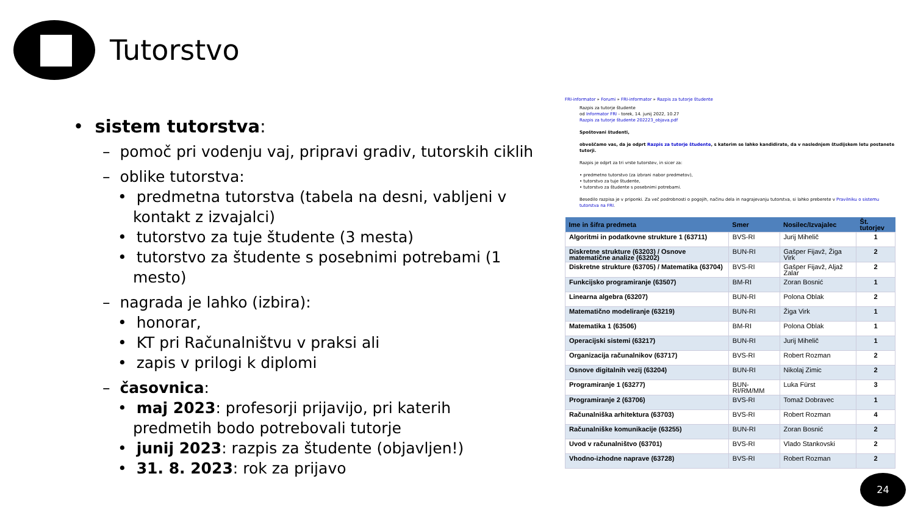Tutorstvo
• sistem tutorstva:
– pomoč pri vodenju vaj, pripravi gradiv, tutorskih ciklih
– oblike tutorstva:
• predmetna tutorstva (tabela na desni, vabljeni v kontakt z izvajalci)
• tutorstvo za tuje študente (3 mesta)
• tutorstvo za študente s posebnimi potrebami (1 mesto)
– nagrada je lahko (izbira):
• honorar,
• KT pri Računalništvu v praksi ali
• zapis v prilogi k diplomi
– časovnica:
• maj 2023: profesorji prijavijo, pri katerih predmetih bodo potrebovali tutorje
• junij 2023: razpis za študente (objavljen!)
• 31. 8. 2023: rok za prijavo
FRI-informator » Forumi » FRI-informator » Razpis za tutorje študente
Razpis za tutorje študente
od Informator FRI - torek, 14. junij 2022, 10.27
Razpis za tutorje študente 202223_objava.pdf
Spoštovani študenti,
obveščamo vas, da je odprt Razpis za tutorje študente, s katerim se lahko kandidirate, da v naslednjem študijskem letu postanete tutorji.
Razpis je odprt za tri vrste tutorstev, in sicer za:
• predmetno tutorstvo (za izbrani nabor predmetov),
• tutorstvo za tuje študente,
• tutorstvo za študente s posebnimi potrebami.
Besedilo razpisa je v priponki. Za več podrobnosti o pogojih, načinu dela in nagrajevanju tutorstva, si lahko preberete v Pravilniku o sistemu tutorstva na FRI.
| Ime in šifra predmeta | Smer | Nosilec/Izvajalec | Št. tutorjev |
| --- | --- | --- | --- |
| Algoritmi in podatkovne strukture 1 (63711) | BVS-RI | Jurij Mihelič | 1 |
| Diskretne strukture (63203) / Osnove matematične analize (63202) | BUN-RI | Gašper Fijavž, Žiga Virk | 2 |
| Diskretne strukture (63705) / Matematika (63704) | BVS-RI | Gašper Fijavž, Aljaž Zalar | 2 |
| Funkcijsko programiranje (63507) | BM-RI | Zoran Bosnić | 1 |
| Linearna algebra (63207) | BUN-RI | Polona Oblak | 2 |
| Matematično modeliranje (63219) | BUN-RI | Žiga Virk | 1 |
| Matematika 1 (63506) | BM-RI | Polona Oblak | 1 |
| Operacijski sistemi (63217) | BUN-RI | Jurij Mihelič | 1 |
| Organizacija računalnikov (63717) | BVS-RI | Robert Rozman | 2 |
| Osnove digitalnih vezij (63204) | BUN-RI | Nikolaj Zimic | 2 |
| Programiranje 1 (63277) | BUN-RI/RM/MM | Luka Fürst | 3 |
| Programiranje 2 (63706) | BVS-RI | Tomaž Dobravec | 1 |
| Računalniška arhitektura (63703) | BVS-RI | Robert Rozman | 4 |
| Računalniške komunikacije (63255) | BUN-RI | Zoran Bosnić | 2 |
| Uvod v računalništvo (63701) | BVS-RI | Vlado Stankovski | 2 |
| Vhodno-izhodne naprave (63728) | BVS-RI | Robert Rozman | 2 |
24